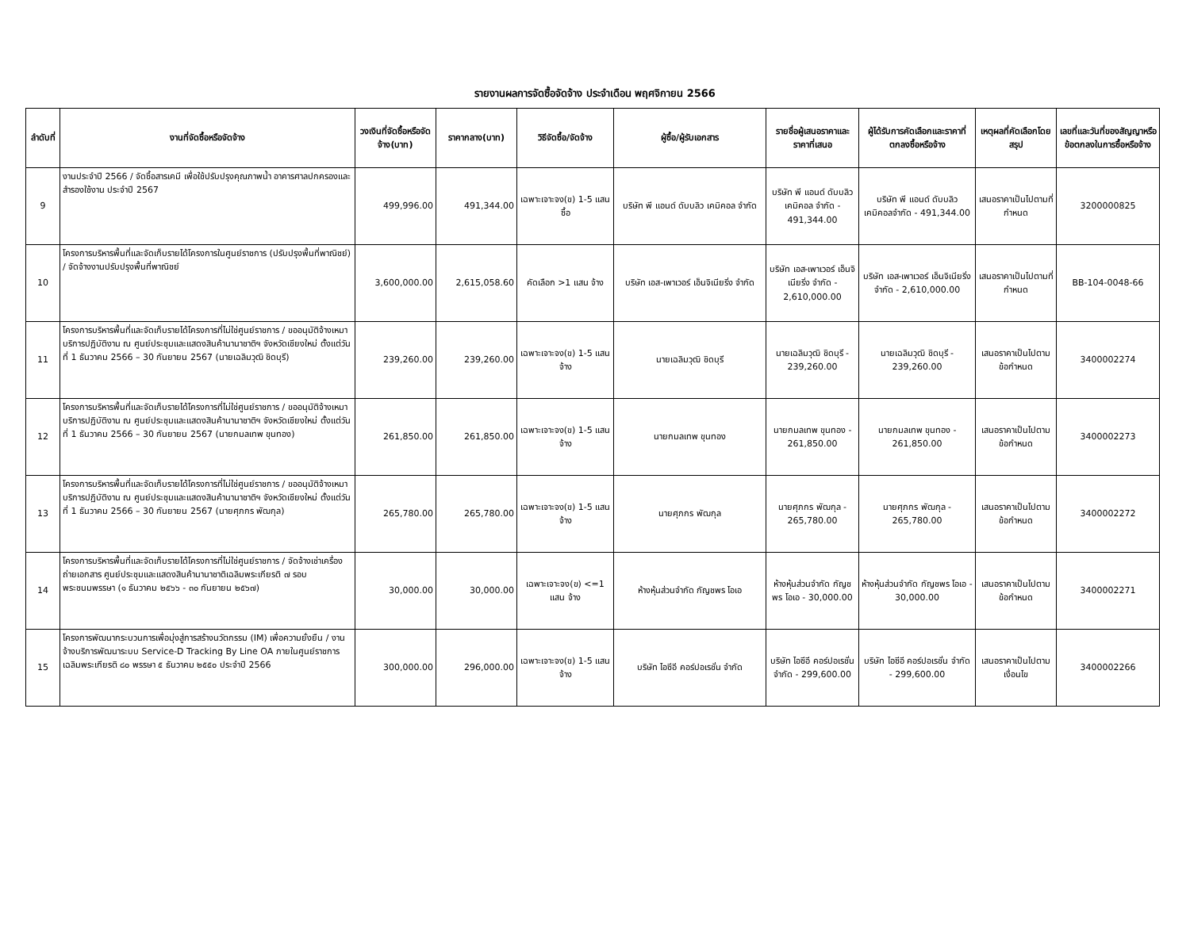รายงานผลการจัดซื้อจัดจ้าง ประจำเดือน พฤศจิกายน 2566
| ลำดับที่ | งานที่จัดซื้อหรือจัดจ้าง | วงเงินที่จัดซื้อหรือจัดจ้าง(บาท) | ราคากลาง(บาท) | วิธีจัดซื้อ/จัดจ้าง | ผู้ซื้อ/ผู้รับเอกสาร | รายชื่อผู้เสนอราคาและราคาที่เสนอ | ผู้ได้รับการคัดเลือกและราคาที่ตกลงซื้อหรือจ้าง | เหตุผลที่คัดเลือกโดยสรุป | เลขที่และวันที่ของสัญญาหรือข้อตกลงในการซื้อหรือจ้าง |
| --- | --- | --- | --- | --- | --- | --- | --- | --- | --- |
| 9 | งานประจำปี 2566 / จัดซื้อสารเคมี เพื่อใช้ปรับปรุงคุณภาพน้ำ อาคารศาลปกครองและสำรองใช้งาน ประจำปี 2567 | 499,996.00 | 491,344.00 | เฉพาะเจาะจง(ข) 1-5 แสน ซื้อ | บริษัท พี แอนด์ ดับบลิว เคมิคอล จำกัด | บริษัท พี แอนด์ ดับบลิว เคมิคอล จำกัด - 491,344.00 | บริษัท พี แอนด์ ดับบลิว เคมิคอลจำกัด - 491,344.00 | เสนอราคาเป็นไปตามที่กำหนด | 3200000825 |
| 10 | โครงการบริหารพื้นที่และจัดเก็บรายได้โครงการในศูนย์ราชการ (ปรับปรุงพื้นที่พาณิชย์) / จัดจ้างงานปรับปรุงพื้นที่พาณิชย์ | 3,600,000.00 | 2,615,058.60 | คัดเลือก >1 แสน จ้าง | บริษัท เอส-เพาเวอร์ เอ็นจิเนียริ่ง จำกัด | บริษัท เอส-เพาเวอร์ เอ็นจิเนียริ่ง จำกัด - 2,610,000.00 | บริษัท เอส-เพาเวอร์ เอ็นจิเนียริ่ง จำกัด - 2,610,000.00 | เสนอราคาเป็นไปตามที่กำหนด | BB-104-0048-66 |
| 11 | โครงการบริหารพื้นที่และจัดเก็บรายได้โครงการที่ไม่ใช่ศูนย์ราชการ / ขออนุมัติจ้างเหมาบริการปฏิบัติงาน ณ ศูนย์ประชุมและแสดงสินค้านานาชาติฯ จังหวัดเชียงใหม่ ตั้งแต่วันที่ 1 ธันวาคม 2566 – 30 กันยายน 2567 (นายเฉลิมวุฒิ ชิดบุรี) | 239,260.00 | 239,260.00 | เฉพาะเจาะจง(ข) 1-5 แสน จ้าง | นายเฉลิมวุฒิ ชิดบุรี | นายเฉลิมวุฒิ ชิดบุรี - 239,260.00 | นายเฉลิมวุฒิ ชิดบุรี - 239,260.00 | เสนอราคาเป็นไปตามข้อกำหนด | 3400002274 |
| 12 | โครงการบริหารพื้นที่และจัดเก็บรายได้โครงการที่ไม่ใช่ศูนย์ราชการ / ขออนุมัติจ้างเหมาบริการปฏิบัติงาน ณ ศูนย์ประชุมและแสดงสินค้านานาชาติฯ จังหวัดเชียงใหม่ ตั้งแต่วันที่ 1 ธันวาคม 2566 – 30 กันยายน 2567 (นายกมลเทพ ขุนทอง) | 261,850.00 | 261,850.00 | เฉพาะเจาะจง(ข) 1-5 แสน จ้าง | นายกมลเทพ ขุนทอง | นายกมลเทพ ขุนทอง - 261,850.00 | นายกมลเทพ ขุนทอง - 261,850.00 | เสนอราคาเป็นไปตามข้อกำหนด | 3400002273 |
| 13 | โครงการบริหารพื้นที่และจัดเก็บรายได้โครงการที่ไม่ใช่ศูนย์ราชการ / ขออนุมัติจ้างเหมาบริการปฏิบัติงาน ณ ศูนย์ประชุมและแสดงสินค้านานาชาติฯ จังหวัดเชียงใหม่ ตั้งแต่วันที่ 1 ธันวาคม 2566 – 30 กันยายน 2567 (นายศุภกร พัฒกุล) | 265,780.00 | 265,780.00 | เฉพาะเจาะจง(ข) 1-5 แสน จ้าง | นายศุภกร พัฒกุล | นายศุภกร พัฒกุล - 265,780.00 | นายศุภกร พัฒกุล - 265,780.00 | เสนอราคาเป็นไปตามข้อกำหนด | 3400002272 |
| 14 | โครงการบริหารพื้นที่และจัดเก็บรายได้โครงการที่ไม่ใช่ศูนย์ราชการ / จัดจ้างเช่าเครื่องถ่ายเอกสาร ศูนย์ประชุมและแสดงสินค้านานาชาติเฉลิมพระเกียรติ ๗ รอบ พระชนมพรรษา (๑ ธันวาคม ๒๕๖๖ - ๓๐ กันยายน ๒๕๖๗) | 30,000.00 | 30,000.00 | เฉพาะเจาะจง(ข) <=1 แสน จ้าง | ห้างหุ้นส่วนจำกัด กัญชพร โอเอ | ห้างหุ้นส่วนจำกัด กัญชพร โอเอ - 30,000.00 | ห้างหุ้นส่วนจำกัด กัญชพร โอเอ - 30,000.00 | เสนอราคาเป็นไปตามข้อกำหนด | 3400002271 |
| 15 | โครงการพัฒนากระบวนการเพื่อมุ่งสู่การสร้างนวัตกรรม (IM) เพื่อความยั่งยืน / งานจ้างบริการพัฒนาระบบ Service-D Tracking By Line OA ภายในศูนย์ราชการเฉลิมพระเกียรติ ๘๐ พรรษา ๕ ธันวาคม ๒๕๕๐ ประจำปี 2566 | 300,000.00 | 296,000.00 | เฉพาะเจาะจง(ข) 1-5 แสน จ้าง | บริษัท ไอซีอี คอร์ปอเรชั่น จำกัด | บริษัท ไอซีอี คอร์ปอเรชั่น จำกัด - 299,600.00 | บริษัท ไอซีอี คอร์ปอเรชั่น จำกัด - 299,600.00 | เสนอราคาเป็นไปตามเงื่อนไข | 3400002266 |